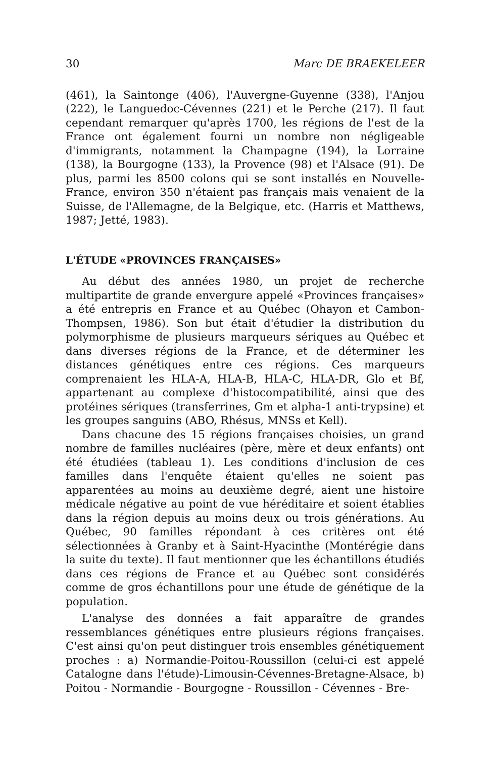30 Marc DE BRAEKELEER
(461), la Saintonge (406), l'Auvergne-Guyenne (338), l'Anjou (222), le Languedoc-Cévennes (221) et le Perche (217). Il faut cependant remarquer qu'après 1700, les régions de l'est de la France ont également fourni un nombre non négligeable d'immigrants, notamment la Champagne (194), la Lorraine (138), la Bourgogne (133), la Provence (98) et l'Alsace (91). De plus, parmi les 8500 colons qui se sont installés en Nouvelle-France, environ 350 n'étaient pas français mais venaient de la Suisse, de l'Allemagne, de la Belgique, etc. (Harris et Matthews, 1987; Jetté, 1983).
L'ÉTUDE «PROVINCES FRANÇAISES»
Au début des années 1980, un projet de recherche multipartite de grande envergure appelé «Provinces françaises» a été entrepris en France et au Québec (Ohayon et Cambon-Thompsen, 1986). Son but était d'étudier la distribution du polymorphisme de plusieurs marqueurs sériques au Québec et dans diverses régions de la France, et de déterminer les distances génétiques entre ces régions. Ces marqueurs comprenaient les HLA-A, HLA-B, HLA-C, HLA-DR, Glo et Bf, appartenant au complexe d'histocompatibilité, ainsi que des protéines sériques (transferrines, Gm et alpha-1 anti-trypsine) et les groupes sanguins (ABO, Rhésus, MNSs et Kell).
Dans chacune des 15 régions françaises choisies, un grand nombre de familles nucléaires (père, mère et deux enfants) ont été étudiées (tableau 1). Les conditions d'inclusion de ces familles dans l'enquête étaient qu'elles ne soient pas apparentées au moins au deuxième degré, aient une histoire médicale négative au point de vue héréditaire et soient établies dans la région depuis au moins deux ou trois générations. Au Québec, 90 familles répondant à ces critères ont été sélectionnées à Granby et à Saint-Hyacinthe (Montérégie dans la suite du texte). Il faut mentionner que les échantillons étudiés dans ces régions de France et au Québec sont considérés comme de gros échantillons pour une étude de génétique de la population.
L'analyse des données a fait apparaître de grandes ressemblances génétiques entre plusieurs régions françaises. C'est ainsi qu'on peut distinguer trois ensembles génétiquement proches : a) Normandie-Poitou-Roussillon (celui-ci est appelé Catalogne dans l'étude)-Limousin-Cévennes-Bretagne-Alsace, b) Poitou - Normandie - Bourgogne - Roussillon - Cévennes - Bre-